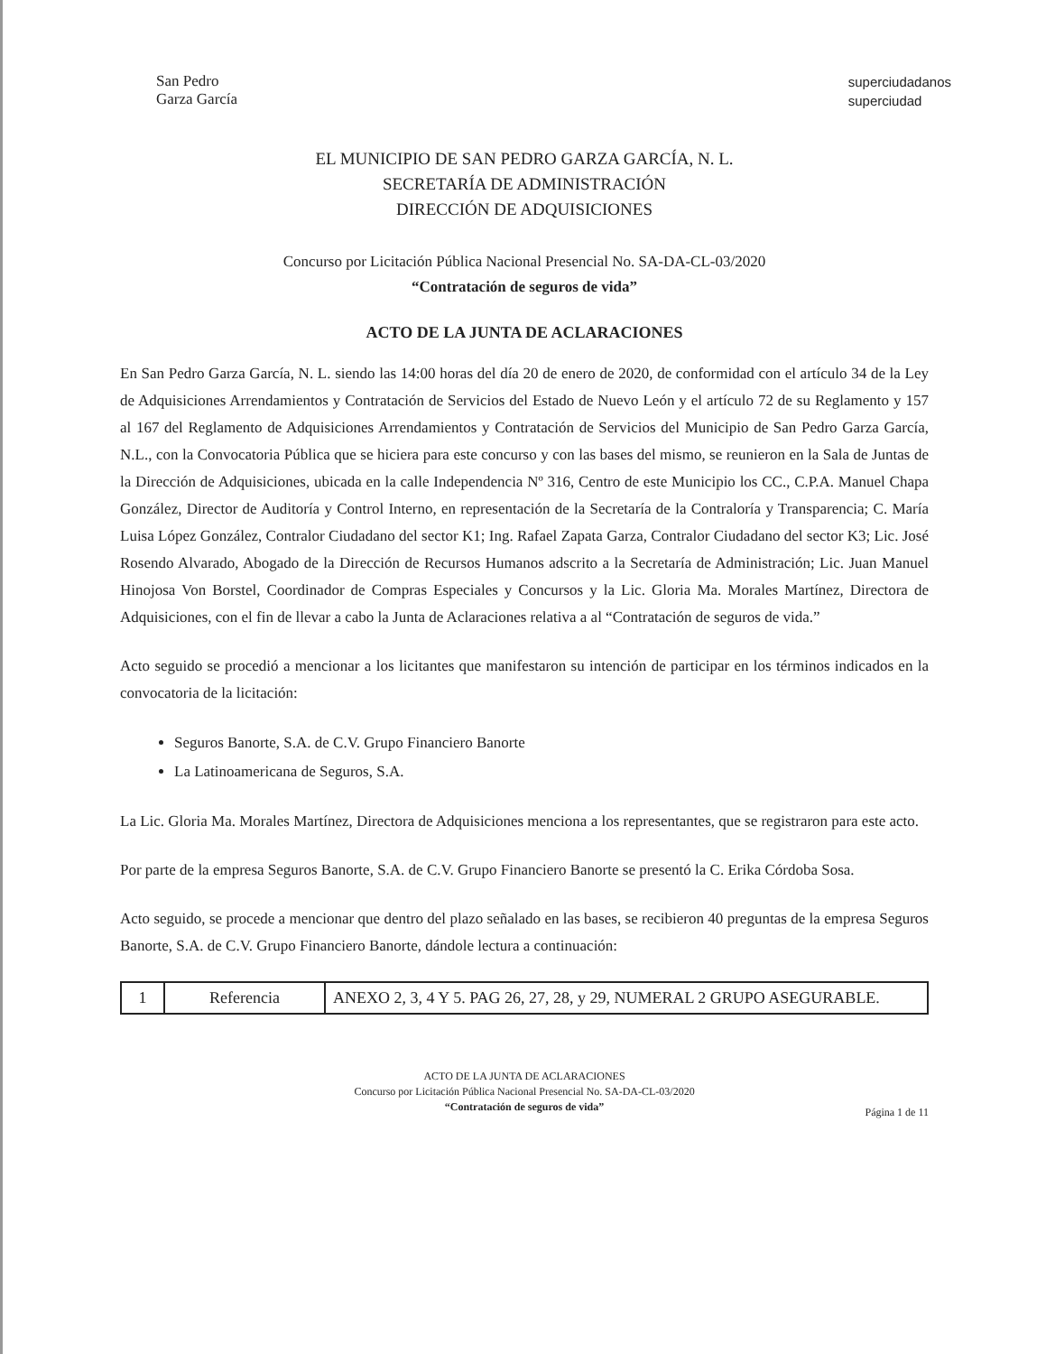San Pedro
Garza García
superciudadanos
superciudad
EL MUNICIPIO DE SAN PEDRO GARZA GARCÍA, N. L.
SECRETARÍA DE ADMINISTRACIÓN
DIRECCIÓN DE ADQUISICIONES
Concurso por Licitación Pública Nacional Presencial No. SA-DA-CL-03/2020
“Contratación de seguros de vida”
ACTO DE LA JUNTA DE ACLARACIONES
En San Pedro Garza García, N. L. siendo las 14:00 horas del día 20 de enero de 2020, de conformidad con el artículo 34 de la Ley de Adquisiciones Arrendamientos y Contratación de Servicios del Estado de Nuevo León y el artículo 72 de su Reglamento y 157 al 167 del Reglamento de Adquisiciones Arrendamientos y Contratación de Servicios del Municipio de San Pedro Garza García, N.L., con la Convocatoria Pública que se hiciera para este concurso y con las bases del mismo, se reunieron en la Sala de Juntas de la Dirección de Adquisiciones, ubicada en la calle Independencia Nº 316, Centro de este Municipio los CC., C.P.A. Manuel Chapa González, Director de Auditoría y Control Interno, en representación de la Secretaría de la Contraloría y Transparencia; C. María Luisa López González, Contralor Ciudadano del sector K1; Ing. Rafael Zapata Garza, Contralor Ciudadano del sector K3; Lic. José Rosendo Alvarado, Abogado de la Dirección de Recursos Humanos adscrito a la Secretaría de Administración; Lic. Juan Manuel Hinojosa Von Borstel, Coordinador de Compras Especiales y Concursos y la Lic. Gloria Ma. Morales Martínez, Directora de Adquisiciones, con el fin de llevar a cabo la Junta de Aclaraciones relativa a al “Contratación de seguros de vida.”
Acto seguido se procedió a mencionar a los licitantes que manifestaron su intención de participar en los términos indicados en la convocatoria de la licitación:
Seguros Banorte, S.A. de C.V. Grupo Financiero Banorte
La Latinoamericana de Seguros, S.A.
La Lic. Gloria Ma. Morales Martínez, Directora de Adquisiciones menciona a los representantes, que se registraron para este acto.
Por parte de la empresa Seguros Banorte, S.A. de C.V. Grupo Financiero Banorte se presentó la C. Erika Córdoba Sosa.
Acto seguido, se procede a mencionar que dentro del plazo señalado en las bases, se recibieron 40 preguntas de la empresa Seguros Banorte, S.A. de C.V. Grupo Financiero Banorte, dándole lectura a continuación:
| 1 | Referencia | ANEXO 2, 3, 4 Y 5. PAG 26, 27, 28, y 29, NUMERAL 2 GRUPO ASEGURABLE. |
ACTO DE LA JUNTA DE ACLARACIONES
Concurso por Licitación Pública Nacional Presencial No. SA-DA-CL-03/2020
“Contratación de seguros de vida”
Página 1 de 11